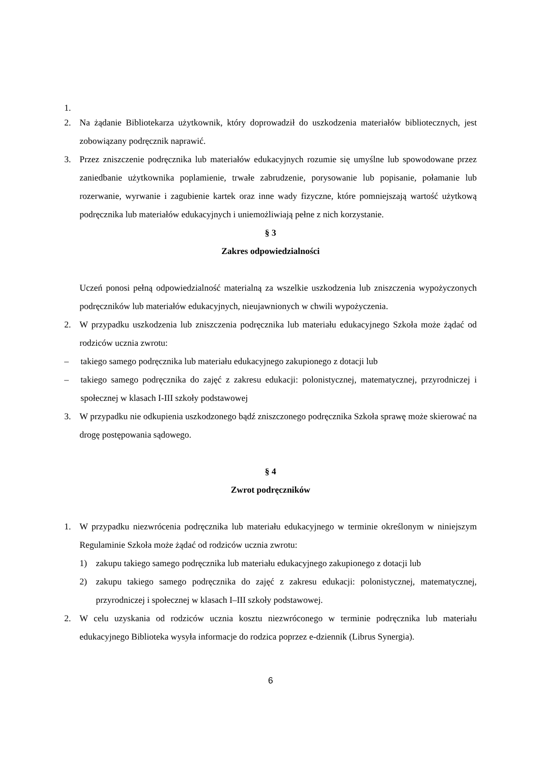1.
2. Na żądanie Bibliotekarza użytkownik, który doprowadził do uszkodzenia materiałów bibliotecznych, jest zobowiązany podręcznik naprawić.
3. Przez zniszczenie podręcznika lub materiałów edukacyjnych rozumie się umyślne lub spowodowane przez zaniedbanie użytkownika poplamienie, trwałe zabrudzenie, porysowanie lub popisanie, połamanie lub rozerwanie, wyrwanie i zagubienie kartek oraz inne wady fizyczne, które pomniejszają wartość użytkową podręcznika lub materiałów edukacyjnych i uniemożliwiają pełne z nich korzystanie.
§ 3
Zakres odpowiedzialności
Uczeń ponosi pełną odpowiedzialność materialną za wszelkie uszkodzenia lub zniszczenia wypożyczonych podręczników lub materiałów edukacyjnych, nieujawnionych w chwili wypożyczenia.
2. W przypadku uszkodzenia lub zniszczenia podręcznika lub materiału edukacyjnego Szkoła może żądać od rodziców ucznia zwrotu:
– takiego samego podręcznika lub materiału edukacyjnego zakupionego z dotacji lub
– takiego samego podręcznika do zajęć z zakresu edukacji: polonistycznej, matematycznej, przyrodniczej i społecznej w klasach I-III szkoły podstawowej
3. W przypadku nie odkupienia uszkodzonego bądź zniszczonego podręcznika Szkoła sprawę może skierować na drogę postępowania sądowego.
§ 4
Zwrot podręczników
1. W przypadku niezwrócenia podręcznika lub materiału edukacyjnego w terminie określonym w niniejszym Regulaminie Szkoła może żądać od rodziców ucznia zwrotu:
1) zakupu takiego samego podręcznika lub materiału edukacyjnego zakupionego z dotacji lub
2) zakupu takiego samego podręcznika do zajęć z zakresu edukacji: polonistycznej, matematycznej, przyrodniczej i społecznej w klasach I–III szkoły podstawowej.
2. W celu uzyskania od rodziców ucznia kosztu niezwróconego w terminie podręcznika lub materiału edukacyjnego Biblioteka wysyła informacje do rodzica poprzez e-dziennik (Librus Synergia).
6